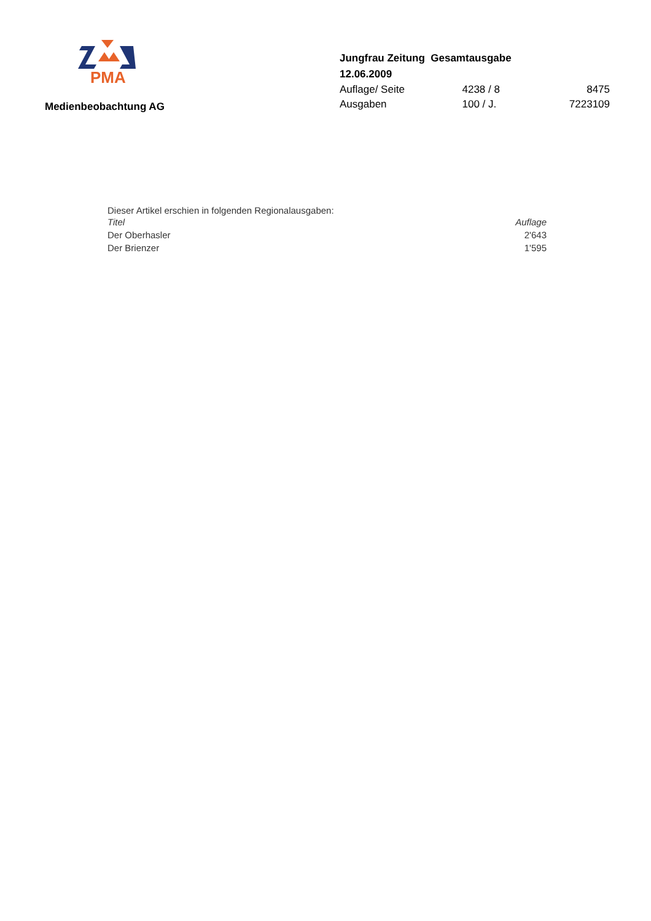PMA
Medienbeobachtung AG
Jungfrau Zeitung Gesamtausgabe
12.06.2009
| Auflage/ Seite | 4238 / 8 | 8475 |
| Ausgaben | 100 / J. | 7223109 |
Dieser Artikel erschien in folgenden Regionalausgaben:
| Titel | Auflage |
| --- | --- |
| Der Oberhasler | 2'643 |
| Der Brienzer | 1'595 |